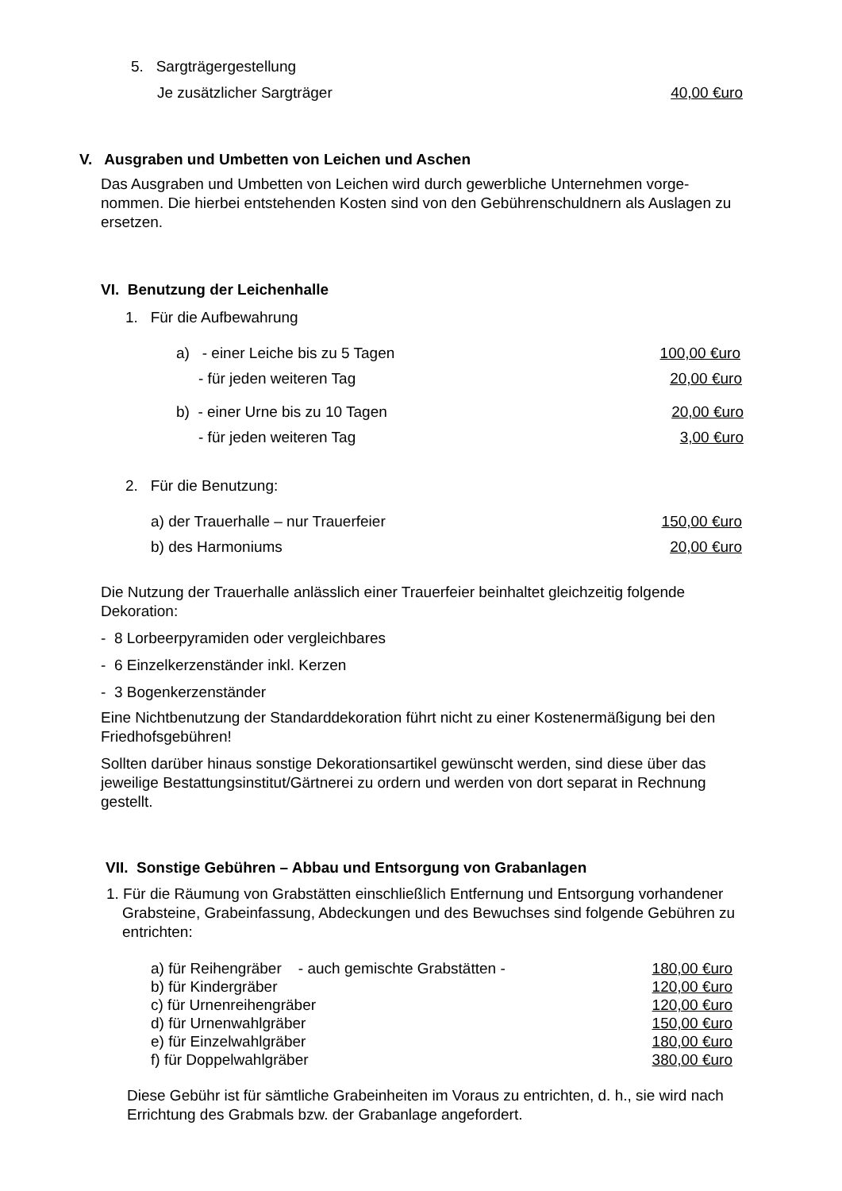5. Sargträgergestellung
Je zusätzlicher Sargträger 40,00 €uro
V. Ausgraben und Umbetten von Leichen und Aschen
Das Ausgraben und Umbetten von Leichen wird durch gewerbliche Unternehmen vorge-nommen. Die hierbei entstehenden Kosten sind von den Gebührenschuldnern als Auslagen zu ersetzen.
VI. Benutzung der Leichenhalle
1. Für die Aufbewahrung
a) - einer Leiche bis zu 5 Tagen 100,00 €uro
- für jeden weiteren Tag 20,00 €uro
b) - einer Urne bis zu 10 Tagen 20,00 €uro
- für jeden weiteren Tag 3,00 €uro
2. Für die Benutzung:
a) der Trauerhalle – nur Trauerfeier 150,00 €uro
b) des Harmoniums 20,00 €uro
Die Nutzung der Trauerhalle anlässlich einer Trauerfeier beinhaltet gleichzeitig folgende Dekoration:
- 8 Lorbeerpyramiden oder vergleichbares
- 6 Einzelkerzenständer inkl. Kerzen
- 3 Bogenkerzenständer
Eine Nichtbenutzung der Standarddekoration führt nicht zu einer Kostenermäßigung bei den Friedhofsgebühren!
Sollten darüber hinaus sonstige Dekorationsartikel gewünscht werden, sind diese über das jeweilige Bestattungsinstitut/Gärtnerei zu ordern und werden von dort separat in Rechnung gestellt.
VII. Sonstige Gebühren – Abbau und Entsorgung von Grabanlagen
1. Für die Räumung von Grabstätten einschließlich Entfernung und Entsorgung vorhandener Grabsteine, Grabeinfassung, Abdeckungen und des Bewuchses sind folgende Gebühren zu entrichten:
a) für Reihengräber - auch gemischte Grabstätten - 180,00 €uro
b) für Kindergräber 120,00 €uro
c) für Urnenreihengräber 120,00 €uro
d) für Urnenwahlgräber 150,00 €uro
e) für Einzelwahlgräber 180,00 €uro
f) für Doppelwahlgräber 380,00 €uro
Diese Gebühr ist für sämtliche Grabeinheiten im Voraus zu entrichten, d. h., sie wird nach Errichtung des Grabmals bzw. der Grabanlage angefordert.